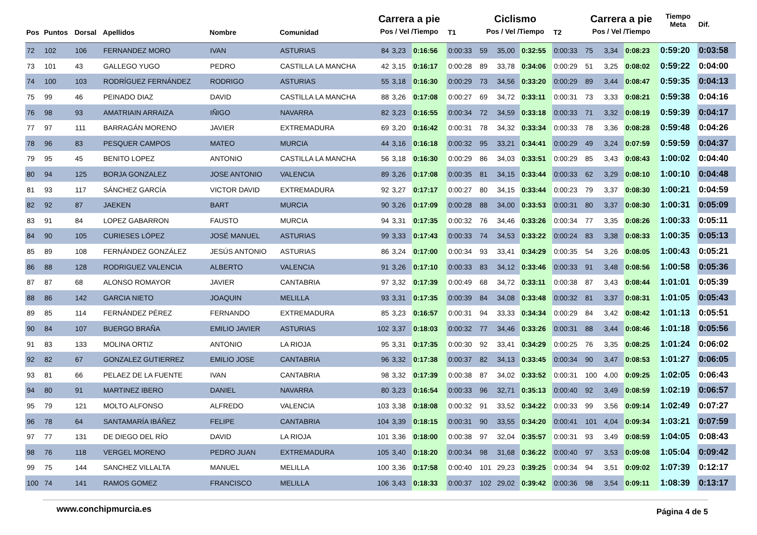| Pos | Puntos | Dorsal | Apellidos | Nombre | Comunidad | Carrera a pie Pos / Vel /Tiempo | | | T1 | Ciclismo Pos / Vel /Tiempo | | | T2 | Carrera a pie Pos / Vel /Tiempo | | | Tiempo Meta | Dif. |
| --- | --- | --- | --- | --- | --- | --- | --- | --- | --- | --- | --- | --- | --- | --- | --- | --- | --- | --- |
| 72 | 102 | 106 | FERNANDEZ MORO | IVAN | ASTURIAS | 84 | 3,23 | 0:16:56 | 0:00:33 | 59 | 35,00 | 0:32:55 | 0:00:33 | 75 | 3,34 | 0:08:23 | 0:59:20 | 0:03:58 |
| 73 | 101 | 43 | GALLEGO YUGO | PEDRO | CASTILLA LA MANCHA | 42 | 3,15 | 0:16:17 | 0:00:28 | 89 | 33,78 | 0:34:06 | 0:00:29 | 51 | 3,25 | 0:08:02 | 0:59:22 | 0:04:00 |
| 74 | 100 | 103 | RODRÍGUEZ FERNÁNDEZ | RODRIGO | ASTURIAS | 55 | 3,18 | 0:16:30 | 0:00:29 | 73 | 34,56 | 0:33:20 | 0:00:29 | 89 | 3,44 | 0:08:47 | 0:59:35 | 0:04:13 |
| 75 | 99 | 46 | PEINADO DIAZ | DAVID | CASTILLA LA MANCHA | 88 | 3,26 | 0:17:08 | 0:00:27 | 69 | 34,72 | 0:33:11 | 0:00:31 | 73 | 3,33 | 0:08:21 | 0:59:38 | 0:04:16 |
| 76 | 98 | 93 | AMATRIAIN ARRAIZA | IÑIGO | NAVARRA | 82 | 3,23 | 0:16:55 | 0:00:34 | 72 | 34,59 | 0:33:18 | 0:00:33 | 71 | 3,32 | 0:08:19 | 0:59:39 | 0:04:17 |
| 77 | 97 | 111 | BARRAGÁN MORENO | JAVIER | EXTREMADURA | 69 | 3,20 | 0:16:42 | 0:00:31 | 78 | 34,32 | 0:33:34 | 0:00:33 | 78 | 3,36 | 0:08:28 | 0:59:48 | 0:04:26 |
| 78 | 96 | 83 | PESQUER CAMPOS | MATEO | MURCIA | 44 | 3,16 | 0:16:18 | 0:00:32 | 95 | 33,21 | 0:34:41 | 0:00:29 | 49 | 3,24 | 0:07:59 | 0:59:59 | 0:04:37 |
| 79 | 95 | 45 | BENITO LOPEZ | ANTONIO | CASTILLA LA MANCHA | 56 | 3,18 | 0:16:30 | 0:00:29 | 86 | 34,03 | 0:33:51 | 0:00:29 | 85 | 3,43 | 0:08:43 | 1:00:02 | 0:04:40 |
| 80 | 94 | 125 | BORJA GONZALEZ | JOSE ANTONIO | VALENCIA | 89 | 3,26 | 0:17:08 | 0:00:35 | 81 | 34,15 | 0:33:44 | 0:00:33 | 62 | 3,29 | 0:08:10 | 1:00:10 | 0:04:48 |
| 81 | 93 | 117 | SÁNCHEZ GARCÍA | VICTOR DAVID | EXTREMADURA | 92 | 3,27 | 0:17:17 | 0:00:27 | 80 | 34,15 | 0:33:44 | 0:00:23 | 79 | 3,37 | 0:08:30 | 1:00:21 | 0:04:59 |
| 82 | 92 | 87 | JAEKEN | BART | MURCIA | 90 | 3,26 | 0:17:09 | 0:00:28 | 88 | 34,00 | 0:33:53 | 0:00:31 | 80 | 3,37 | 0:08:30 | 1:00:31 | 0:05:09 |
| 83 | 91 | 84 | LOPEZ GABARRON | FAUSTO | MURCIA | 94 | 3,31 | 0:17:35 | 0:00:32 | 76 | 34,46 | 0:33:26 | 0:00:34 | 77 | 3,35 | 0:08:26 | 1:00:33 | 0:05:11 |
| 84 | 90 | 105 | CURIESES LÓPEZ | JOSÉ MANUEL | ASTURIAS | 99 | 3,33 | 0:17:43 | 0:00:33 | 74 | 34,53 | 0:33:22 | 0:00:24 | 83 | 3,38 | 0:08:33 | 1:00:35 | 0:05:13 |
| 85 | 89 | 108 | FERNÁNDEZ GONZÁLEZ | JESÚS ANTONIO | ASTURIAS | 86 | 3,24 | 0:17:00 | 0:00:34 | 93 | 33,41 | 0:34:29 | 0:00:35 | 54 | 3,26 | 0:08:05 | 1:00:43 | 0:05:21 |
| 86 | 88 | 128 | RODRIGUEZ VALENCIA | ALBERTO | VALENCIA | 91 | 3,26 | 0:17:10 | 0:00:33 | 83 | 34,12 | 0:33:46 | 0:00:33 | 91 | 3,48 | 0:08:56 | 1:00:58 | 0:05:36 |
| 87 | 87 | 68 | ALONSO ROMAYOR | JAVIER | CANTABRIA | 97 | 3,32 | 0:17:39 | 0:00:49 | 68 | 34,72 | 0:33:11 | 0:00:38 | 87 | 3,43 | 0:08:44 | 1:01:01 | 0:05:39 |
| 88 | 86 | 142 | GARCIA NIETO | JOAQUIN | MELILLA | 93 | 3,31 | 0:17:35 | 0:00:39 | 84 | 34,08 | 0:33:48 | 0:00:32 | 81 | 3,37 | 0:08:31 | 1:01:05 | 0:05:43 |
| 89 | 85 | 114 | FERNÁNDEZ PÉREZ | FERNANDO | EXTREMADURA | 85 | 3,23 | 0:16:57 | 0:00:31 | 94 | 33,33 | 0:34:34 | 0:00:29 | 84 | 3,42 | 0:08:42 | 1:01:13 | 0:05:51 |
| 90 | 84 | 107 | BUERGO BRAÑA | EMILIO JAVIER | ASTURIAS | 102 | 3,37 | 0:18:03 | 0:00:32 | 77 | 34,46 | 0:33:26 | 0:00:31 | 88 | 3,44 | 0:08:46 | 1:01:18 | 0:05:56 |
| 91 | 83 | 133 | MOLINA ORTIZ | ANTONIO | LA RIOJA | 95 | 3,31 | 0:17:35 | 0:00:30 | 92 | 33,41 | 0:34:29 | 0:00:25 | 76 | 3,35 | 0:08:25 | 1:01:24 | 0:06:02 |
| 92 | 82 | 67 | GONZALEZ GUTIERREZ | EMILIO JOSE | CANTABRIA | 96 | 3,32 | 0:17:38 | 0:00:37 | 82 | 34,13 | 0:33:45 | 0:00:34 | 90 | 3,47 | 0:08:53 | 1:01:27 | 0:06:05 |
| 93 | 81 | 66 | PELAEZ DE LA FUENTE | IVAN | CANTABRIA | 98 | 3,32 | 0:17:39 | 0:00:38 | 87 | 34,02 | 0:33:52 | 0:00:31 | 100 | 4,00 | 0:09:25 | 1:02:05 | 0:06:43 |
| 94 | 80 | 91 | MARTINEZ IBERO | DANIEL | NAVARRA | 80 | 3,23 | 0:16:54 | 0:00:33 | 96 | 32,71 | 0:35:13 | 0:00:40 | 92 | 3,49 | 0:08:59 | 1:02:19 | 0:06:57 |
| 95 | 79 | 121 | MOLTO ALFONSO | ALFREDO | VALENCIA | 103 | 3,38 | 0:18:08 | 0:00:32 | 91 | 33,52 | 0:34:22 | 0:00:33 | 99 | 3,56 | 0:09:14 | 1:02:49 | 0:07:27 |
| 96 | 78 | 64 | SANTAMARÍA IBÁÑEZ | FELIPE | CANTABRIA | 104 | 3,39 | 0:18:15 | 0:00:31 | 90 | 33,55 | 0:34:20 | 0:00:41 | 101 | 4,04 | 0:09:34 | 1:03:21 | 0:07:59 |
| 97 | 77 | 131 | DE DIEGO DEL RÍO | DAVID | LA RIOJA | 101 | 3,36 | 0:18:00 | 0:00:38 | 97 | 32,04 | 0:35:57 | 0:00:31 | 93 | 3,49 | 0:08:59 | 1:04:05 | 0:08:43 |
| 98 | 76 | 118 | VERGEL MORENO | PEDRO JUAN | EXTREMADURA | 105 | 3,40 | 0:18:20 | 0:00:34 | 98 | 31,68 | 0:36:22 | 0:00:40 | 97 | 3,53 | 0:09:08 | 1:05:04 | 0:09:42 |
| 99 | 75 | 144 | SANCHEZ VILLALTA | MANUEL | MELILLA | 100 | 3,36 | 0:17:58 | 0:00:40 | 101 | 29,23 | 0:39:25 | 0:00:34 | 94 | 3,51 | 0:09:02 | 1:07:39 | 0:12:17 |
| 100 | 74 | 141 | RAMOS GOMEZ | FRANCISCO | MELILLA | 106 | 3,43 | 0:18:33 | 0:00:37 | 102 | 29,02 | 0:39:42 | 0:00:36 | 98 | 3,54 | 0:09:11 | 1:08:39 | 0:13:17 |
www.conchipmurcia.es Página 4 de 5